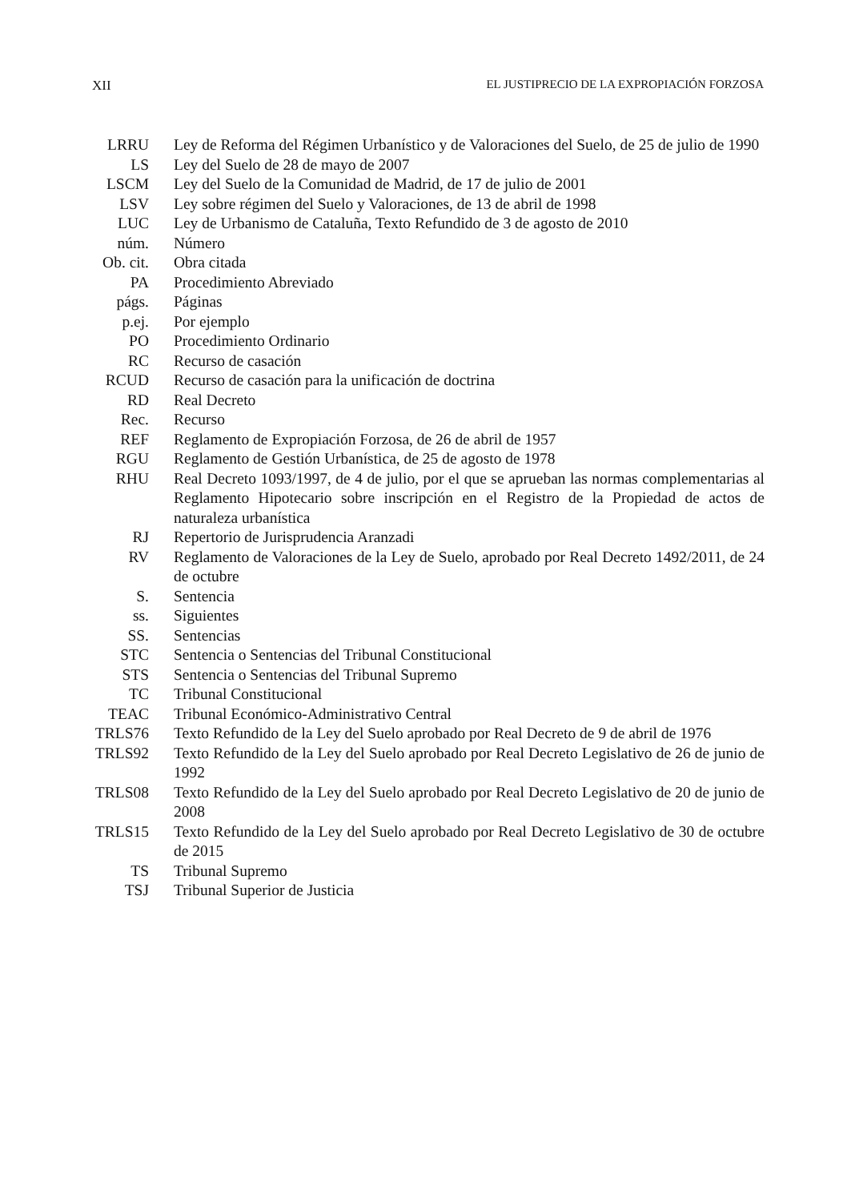XII EL JUSTIPRECIO DE LA EXPROPIACIÓN FORZOSA
LRRU Ley de Reforma del Régimen Urbanístico y de Valoraciones del Suelo, de 25 de julio de 1990
LS Ley del Suelo de 28 de mayo de 2007
LSCM Ley del Suelo de la Comunidad de Madrid, de 17 de julio de 2001
LSV Ley sobre régimen del Suelo y Valoraciones, de 13 de abril de 1998
LUC Ley de Urbanismo de Cataluña, Texto Refundido de 3 de agosto de 2010
núm. Número
Ob. cit.
Obra citada
PA Procedimiento Abreviado
págs. Páginas
p.ej. Por ejemplo
PO Procedimiento Ordinario
RC Recurso de casación
RCUD Recurso de casación para la unificación de doctrina
RD Real Decreto
Rec. Recurso
REF Reglamento de Expropiación Forzosa, de 26 de abril de 1957
RGU Reglamento de Gestión Urbanística, de 25 de agosto de 1978
RHU Real Decreto 1093/1997, de 4 de julio, por el que se aprueban las normas complementarias al Reglamento Hipotecario sobre inscripción en el Registro de la Propiedad de actos de naturaleza urbanística
RJ Repertorio de Jurisprudencia Aranzadi
RV Reglamento de Valoraciones de la Ley de Suelo, aprobado por Real Decreto 1492/2011, de 24 de octubre
S. Sentencia
ss. Siguientes
SS. Sentencias
STC Sentencia o Sentencias del Tribunal Constitucional
STS Sentencia o Sentencias del Tribunal Supremo
TC Tribunal Constitucional
TEAC Tribunal Económico-Administrativo Central
TRLS76 Texto Refundido de la Ley del Suelo aprobado por Real Decreto de 9 de abril de 1976
TRLS92 Texto Refundido de la Ley del Suelo aprobado por Real Decreto Legislativo de 26 de junio de 1992
TRLS08 Texto Refundido de la Ley del Suelo aprobado por Real Decreto Legislativo de 20 de junio de 2008
TRLS15 Texto Refundido de la Ley del Suelo aprobado por Real Decreto Legislativo de 30 de octubre de 2015
TS Tribunal Supremo
TSJ Tribunal Superior de Justicia